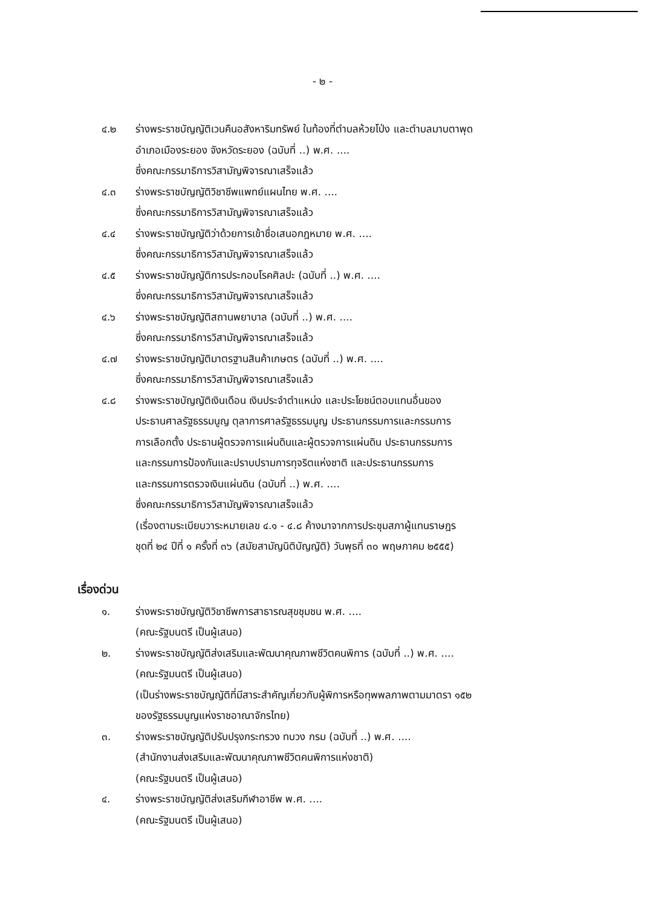- ๒ -
๔.๒ ร่างพระราชบัญญัติเวนคืนอสังหาริมทรัพย์ ในท้องที่ตำบลห้วยโป่ง และตำบลมาบตาพุด
อำเภอเมืองระยอง จังหวัดระยอง (ฉบับที่ ..) พ.ศ. ....
ซึ่งคณะกรรมาธิการวิสามัญพิจารณาเสร็จแล้ว
๔.๓ ร่างพระราชบัญญัติวิชาชีพแพทย์แผนไทย พ.ศ. ....
ซึ่งคณะกรรมาธิการวิสามัญพิจารณาเสร็จแล้ว
๔.๔ ร่างพระราชบัญญัติว่าด้วยการเข้าชื่อเสนอกฎหมาย พ.ศ. ....
ซึ่งคณะกรรมาธิการวิสามัญพิจารณาเสร็จแล้ว
๔.๕ ร่างพระราชบัญญัติการประกอบโรคศิลปะ (ฉบับที่ ..) พ.ศ. ....
ซึ่งคณะกรรมาธิการวิสามัญพิจารณาเสร็จแล้ว
๔.๖ ร่างพระราชบัญญัติสถานพยาบาล (ฉบับที่ ..) พ.ศ. ....
ซึ่งคณะกรรมาธิการวิสามัญพิจารณาเสร็จแล้ว
๔.๗ ร่างพระราชบัญญัติมาตรฐานสินค้าเกษตร (ฉบับที่ ..) พ.ศ. ....
ซึ่งคณะกรรมาธิการวิสามัญพิจารณาเสร็จแล้ว
๔.๘ ร่างพระราชบัญญัติเงินเดือน เงินประจำตำแหน่ง และประโยชน์ตอบแทนอื่นของ
ประธานศาลรัฐธรรมนูญ ตุลาการศาลรัฐธรรมนูญ ประธานกรรมการและกรรมการ
การเลือกตั้ง ประธานผู้ตรวจการแผ่นดินและผู้ตรวจการแผ่นดิน ประธานกรรมการ
และกรรมการป้องกันและปราบปรามการทุจริตแห่งชาติ และประธานกรรมการ
และกรรมการตรวจเงินแผ่นดิน (ฉบับที่ ..) พ.ศ. ....
ซึ่งคณะกรรมาธิการวิสามัญพิจารณาเสร็จแล้ว
(เรื่องตามระเบียบวาระหมายเลข ๔.๑ - ๔.๘ ค้างมาจากการประชุมสภาผู้แทนราษฎร
ชุดที่ ๒๔ ปีที่ ๑ ครั้งที่ ๓๖ (สมัยสามัญนิติบัญญัติ) วันพุธที่ ๓๐ พฤษภาคม ๒๕๕๕)
เรื่องด่วน
๑. ร่างพระราชบัญญัติวิชาชีพการสาธารณสุขชุมชน พ.ศ. ....
(คณะรัฐมนตรี เป็นผู้เสนอ)
๒. ร่างพระราชบัญญัติส่งเสริมและพัฒนาคุณภาพชีวิตคนพิการ (ฉบับที่ ..) พ.ศ. ....
(คณะรัฐมนตรี เป็นผู้เสนอ)
(เป็นร่างพระราชบัญญัติที่มีสาระสำคัญเกี่ยวกับผู้พิการหรือทุพพลภาพตามมาตรา ๑๕๒
ของรัฐธรรมนูญแห่งราชอาณาจักรไทย)
๓. ร่างพระราชบัญญัติปรับปรุงกระทรวง ทบวง กรม (ฉบับที่ ..) พ.ศ. ....
(สำนักงานส่งเสริมและพัฒนาคุณภาพชีวิตคนพิการแห่งชาติ)
(คณะรัฐมนตรี เป็นผู้เสนอ)
๔. ร่างพระราชบัญญัติส่งเสริมกีฬาอาชีพ พ.ศ. ....
(คณะรัฐมนตรี เป็นผู้เสนอ)